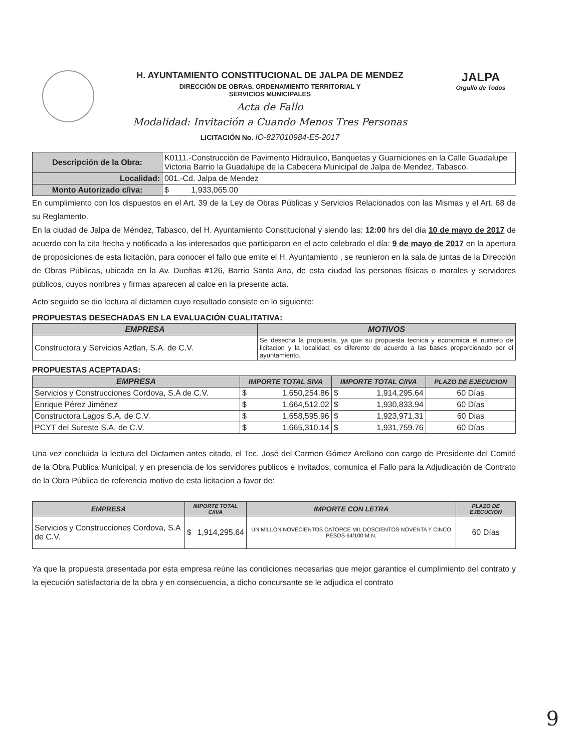H. AYUNTAMIENTO CONSTITUCIONAL DE JALPA DE MENDEZ
DIRECCIÓN DE OBRAS, ORDENAMIENTO TERRITORIAL Y
SERVICIOS MUNICIPALES
Acta de Fallo
Modalidad: Invitación a Cuando Menos Tres Personas
LICITACIÓN No. IO-827010984-E5-2017
JALPA
Orgullo de Todos
| Descripción de la Obra: | K0111.-Construcciòn de Pavimento Hidraulico, Banquetas y Guarniciones en la Calle Guadalupe Victoria Barrio la Guadalupe de la Cabecera Municipal de Jalpa de Mendez, Tabasco. |
| Localidad: | 001.-Cd. Jalpa de Mendez |
| Monto Autorizado c/iva: | $ 1,933,065.00 |
En cumplimiento con los dispuestos en el Art. 39 de la Ley de Obras Públicas y Servicios Relacionados con las Mismas y el Art. 68 de su Reglamento.
En la ciudad de Jalpa de Méndez, Tabasco, del H. Ayuntamiento Constitucional y siendo las: 12:00 hrs del día 10 de mayo de 2017 de acuerdo con la cita hecha y notificada a los interesados que participaron en el acto celebrado el día: 9 de mayo de 2017 en la apertura de proposiciones de esta licitación, para conocer el fallo que emite el H. Ayuntamiento , se reunieron en la sala de juntas de la Dirección de Obras Públicas, ubicada en la Av. Dueñas #126, Barrio Santa Ana, de esta ciudad las personas físicas o morales y servidores públicos, cuyos nombres y firmas aparecen al calce en la presente acta.
Acto seguido se dio lectura al dictamen cuyo resultado consiste en lo siguiente:
PROPUESTAS DESECHADAS EN LA EVALUACIÓN CUALITATIVA:
| EMPRESA | MOTIVOS |
| --- | --- |
| Constructora y Servicios Aztlan, S.A. de C.V. | Se desecha la propuesta, ya que su propuesta tecnica y economica el numero de licitacion y la localidad, es diferente de acuerdo a las bases proporcionado por el ayuntamiento. |
PROPUESTAS ACEPTADAS:
| EMPRESA | IMPORTE TOTAL SIVA | IMPORTE TOTAL C/IVA | PLAZO DE EJECUCION |
| --- | --- | --- | --- |
| Servicios y Construcciones Cordova, S.A de C.V. | $ 1,650,254.86 | $ 1,914,295.64 | 60 Días |
| Enrique Pérez Jimènez | $ 1,664,512.02 | $ 1,930,833.94 | 60 Días |
| Constructora Lagos S.A. de C.V. | $ 1,658,595.96 | $ 1,923,971.31 | 60 Dias |
| PCYT del Sureste S.A. de C.V. | $ 1,665,310.14 | $ 1,931,759.76 | 60 Días |
Una vez concluida la lectura del Dictamen antes citado, el Tec. José del Carmen Gómez Arellano con cargo de Presidente del Comité de la Obra Publica Municipal, y en presencia de los servidores publicos e invitados, comunica el Fallo para la Adjudicación de Contrato de la Obra Pública de referencia motivo de esta licitacion a favor de:
| EMPRESA | IMPORTE TOTAL C/IVA | IMPORTE CON LETRA | PLAZO DE EJECUCION |
| --- | --- | --- | --- |
| Servicios y Construcciones Cordova, S.A de C.V. | $ 1,914,295.64 | UN MILLON NOVECIENTOS CATORCE MIL DOSCIENTOS NOVENTA Y CINCO PESOS 64/100 M.N. | 60 Días |
Ya que la propuesta presentada por esta empresa reúne las condiciones necesarias que mejor garantice el cumplimiento del contrato y la ejecución satisfactoria de la obra y en consecuencia, a dicho concursante se le adjudica el contrato
9